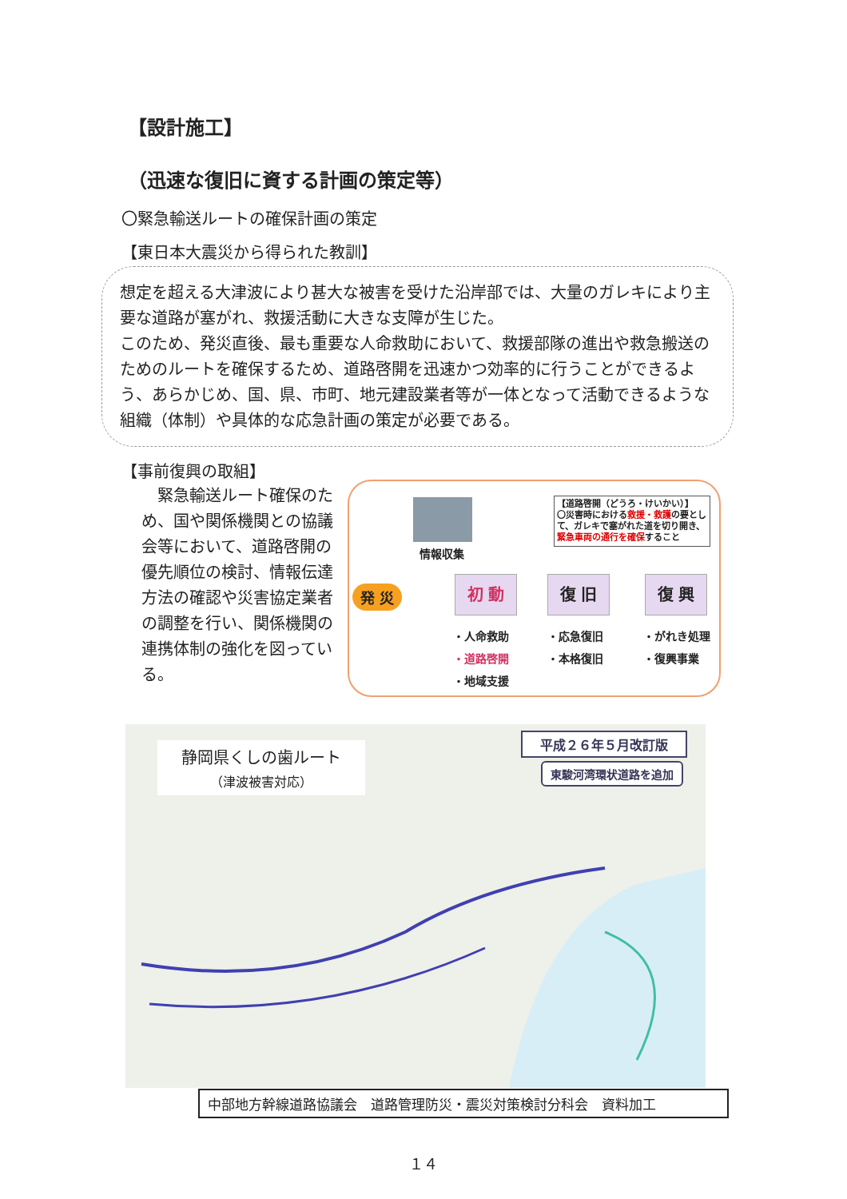【設計施工】
（迅速な復旧に資する計画の策定等）
〇緊急輸送ルートの確保計画の策定
【東日本大震災から得られた教訓】
想定を超える大津波により甚大な被害を受けた沿岸部では、大量のガレキにより主要な道路が塞がれ、救援活動に大きな支障が生じた。
このため、発災直後、最も重要な人命救助において、救援部隊の進出や救急搬送のためのルートを確保するため、道路啓開を迅速かつ効率的に行うことができるよう、あらかじめ、国、県、市町、地元建設業者等が一体となって活動できるような組織（体制）や具体的な応急計画の策定が必要である。
【事前復興の取組】
　緊急輸送ルート確保のため、国や関係機関との協議会等において、道路啓開の優先順位の検討、情報伝達方法の確認や災害協定業者の調整を行い、関係機関の連携体制の強化を図っている。
情報収集
【道路啓開（どうろ・けいかい）】
〇災害時における救援・救護の要として、ガレキで塞がれた道を切り開き、緊急車両の通行を確保すること
発 災 初 動 復 旧 復 興
・人命救助
・道路啓開
・地域支援
・応急復旧
・本格復旧
・がれき処理
・復興事業
静岡県くしの歯ルート
（津波被害対応）
平成２６年５月改訂版
東駿河湾環状道路を追加
中部地方幹線道路協議会　道路管理防災・震災対策検討分科会　資料加工
１４